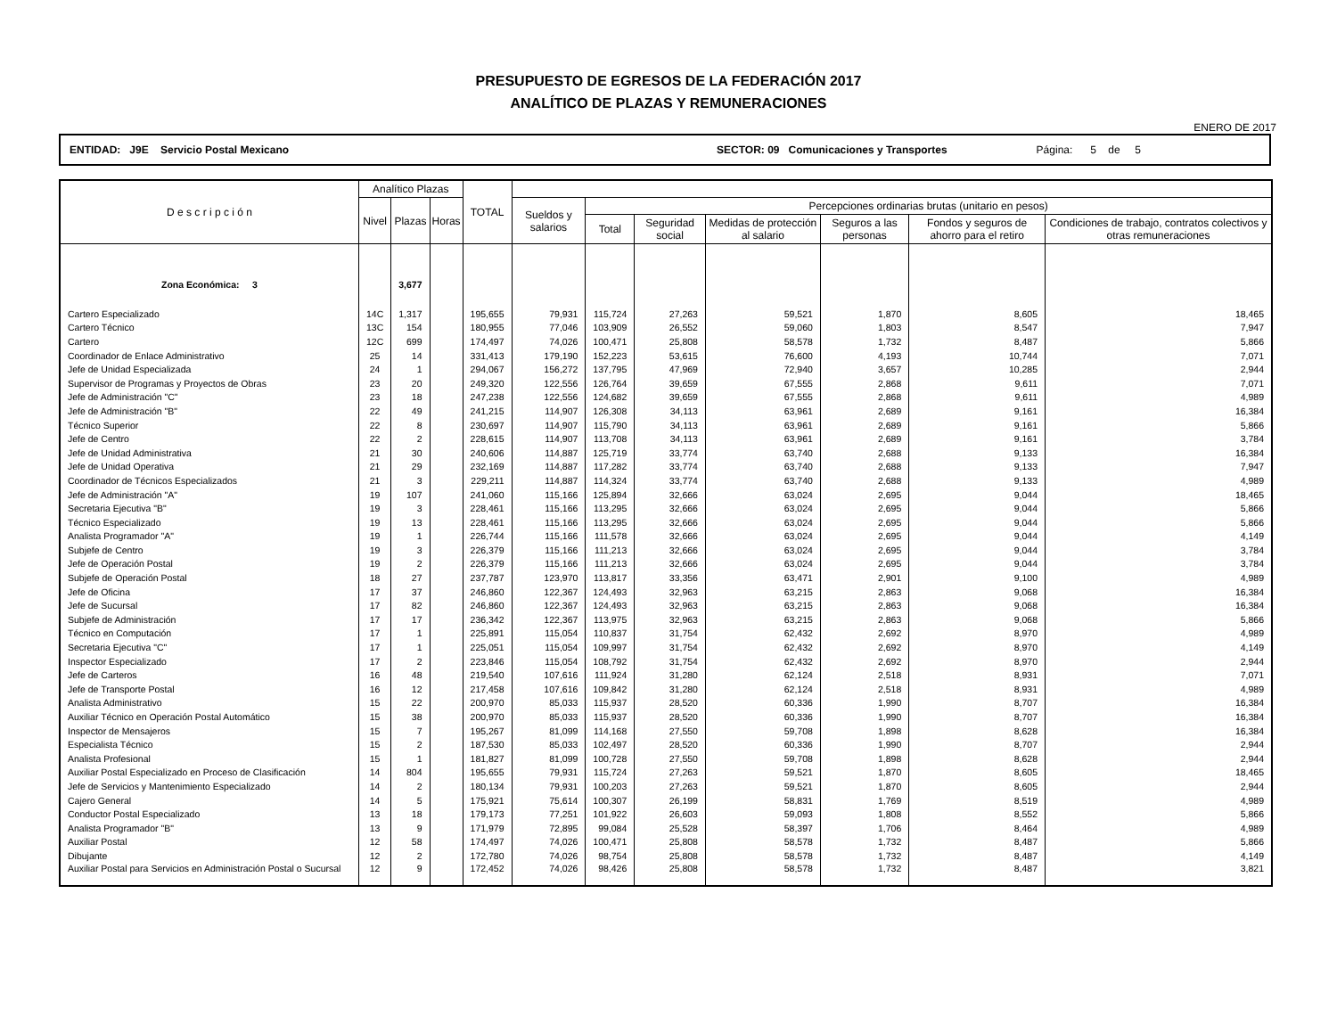PRESUPUESTO DE EGRESOS DE LA FEDERACIÓN 2017
ANALÍTICO DE PLAZAS Y REMUNERACIONES
ENERO DE 2017
ENTIDAD: J9E Servicio Postal Mexicano SECTOR: 09 Comunicaciones y Transportes Página: 5 de 5
| D e s c r i p c i ó n | Analítico Plazas | | | TOTAL | | | | | | | |
| --- | --- | --- | --- | --- | --- | --- | --- | --- | --- | --- | --- |
| | Nivel | Plazas | Horas | | Sueldos y salarios | Percepciones ordinarias brutas (unitario en pesos) | | | | | |
| | | | | | | Total | Seguridad social | Medidas de protección al salario | Seguros a las personas | Fondos y seguros de ahorro para el retiro | Condiciones de trabajo, contratos colectivos y otras remuneraciones |
| Zona Económica: 3 | | 3,677 | | | | | | | | | |
| Cartero Especializado | 14C | 1,317 | | 195,655 | 79,931 | 115,724 | 27,263 | 59,521 | 1,870 | 8,605 | 18,465 |
| Cartero Técnico | 13C | 154 | | 180,955 | 77,046 | 103,909 | 26,552 | 59,060 | 1,803 | 8,547 | 7,947 |
| Cartero | 12C | 699 | | 174,497 | 74,026 | 100,471 | 25,808 | 58,578 | 1,732 | 8,487 | 5,866 |
| Coordinador de Enlace Administrativo | 25 | 14 | | 331,413 | 179,190 | 152,223 | 53,615 | 76,600 | 4,193 | 10,744 | 7,071 |
| Jefe de Unidad Especializada | 24 | 1 | | 294,067 | 156,272 | 137,795 | 47,969 | 72,940 | 3,657 | 10,285 | 2,944 |
| Supervisor de Programas y Proyectos de Obras | 23 | 20 | | 249,320 | 122,556 | 126,764 | 39,659 | 67,555 | 2,868 | 9,611 | 7,071 |
| Jefe de Administración "C" | 23 | 18 | | 247,238 | 122,556 | 124,682 | 39,659 | 67,555 | 2,868 | 9,611 | 4,989 |
| Jefe de Administración "B" | 22 | 49 | | 241,215 | 114,907 | 126,308 | 34,113 | 63,961 | 2,689 | 9,161 | 16,384 |
| Técnico Superior | 22 | 8 | | 230,697 | 114,907 | 115,790 | 34,113 | 63,961 | 2,689 | 9,161 | 5,866 |
| Jefe de Centro | 22 | 2 | | 228,615 | 114,907 | 113,708 | 34,113 | 63,961 | 2,689 | 9,161 | 3,784 |
| Jefe de Unidad Administrativa | 21 | 30 | | 240,606 | 114,887 | 125,719 | 33,774 | 63,740 | 2,688 | 9,133 | 16,384 |
| Jefe de Unidad Operativa | 21 | 29 | | 232,169 | 114,887 | 117,282 | 33,774 | 63,740 | 2,688 | 9,133 | 7,947 |
| Coordinador de Técnicos Especializados | 21 | 3 | | 229,211 | 114,887 | 114,324 | 33,774 | 63,740 | 2,688 | 9,133 | 4,989 |
| Jefe de Administración "A" | 19 | 107 | | 241,060 | 115,166 | 125,894 | 32,666 | 63,024 | 2,695 | 9,044 | 18,465 |
| Secretaria Ejecutiva "B" | 19 | 3 | | 228,461 | 115,166 | 113,295 | 32,666 | 63,024 | 2,695 | 9,044 | 5,866 |
| Técnico Especializado | 19 | 13 | | 228,461 | 115,166 | 113,295 | 32,666 | 63,024 | 2,695 | 9,044 | 5,866 |
| Analista Programador "A" | 19 | 1 | | 226,744 | 115,166 | 111,578 | 32,666 | 63,024 | 2,695 | 9,044 | 4,149 |
| Subjefe de Centro | 19 | 3 | | 226,379 | 115,166 | 111,213 | 32,666 | 63,024 | 2,695 | 9,044 | 3,784 |
| Jefe de Operación Postal | 19 | 2 | | 226,379 | 115,166 | 111,213 | 32,666 | 63,024 | 2,695 | 9,044 | 3,784 |
| Subjefe de Operación Postal | 18 | 27 | | 237,787 | 123,970 | 113,817 | 33,356 | 63,471 | 2,901 | 9,100 | 4,989 |
| Jefe de Oficina | 17 | 37 | | 246,860 | 122,367 | 124,493 | 32,963 | 63,215 | 2,863 | 9,068 | 16,384 |
| Jefe de Sucursal | 17 | 82 | | 246,860 | 122,367 | 124,493 | 32,963 | 63,215 | 2,863 | 9,068 | 16,384 |
| Subjefe de Administración | 17 | 17 | | 236,342 | 122,367 | 113,975 | 32,963 | 63,215 | 2,863 | 9,068 | 5,866 |
| Técnico en Computación | 17 | 1 | | 225,891 | 115,054 | 110,837 | 31,754 | 62,432 | 2,692 | 8,970 | 4,989 |
| Secretaria Ejecutiva "C" | 17 | 1 | | 225,051 | 115,054 | 109,997 | 31,754 | 62,432 | 2,692 | 8,970 | 4,149 |
| Inspector Especializado | 17 | 2 | | 223,846 | 115,054 | 108,792 | 31,754 | 62,432 | 2,692 | 8,970 | 2,944 |
| Jefe de Carteros | 16 | 48 | | 219,540 | 107,616 | 111,924 | 31,280 | 62,124 | 2,518 | 8,931 | 7,071 |
| Jefe de Transporte Postal | 16 | 12 | | 217,458 | 107,616 | 109,842 | 31,280 | 62,124 | 2,518 | 8,931 | 4,989 |
| Analista Administrativo | 15 | 22 | | 200,970 | 85,033 | 115,937 | 28,520 | 60,336 | 1,990 | 8,707 | 16,384 |
| Auxiliar Técnico en Operación Postal Automático | 15 | 38 | | 200,970 | 85,033 | 115,937 | 28,520 | 60,336 | 1,990 | 8,707 | 16,384 |
| Inspector de Mensajeros | 15 | 7 | | 195,267 | 81,099 | 114,168 | 27,550 | 59,708 | 1,898 | 8,628 | 16,384 |
| Especialista Técnico | 15 | 2 | | 187,530 | 85,033 | 102,497 | 28,520 | 60,336 | 1,990 | 8,707 | 2,944 |
| Analista Profesional | 15 | 1 | | 181,827 | 81,099 | 100,728 | 27,550 | 59,708 | 1,898 | 8,628 | 2,944 |
| Auxiliar Postal Especializado en Proceso de Clasificación | 14 | 804 | | 195,655 | 79,931 | 115,724 | 27,263 | 59,521 | 1,870 | 8,605 | 18,465 |
| Jefe de Servicios y Mantenimiento Especializado | 14 | 2 | | 180,134 | 79,931 | 100,203 | 27,263 | 59,521 | 1,870 | 8,605 | 2,944 |
| Cajero General | 14 | 5 | | 175,921 | 75,614 | 100,307 | 26,199 | 58,831 | 1,769 | 8,519 | 4,989 |
| Conductor Postal Especializado | 13 | 18 | | 179,173 | 77,251 | 101,922 | 26,603 | 59,093 | 1,808 | 8,552 | 5,866 |
| Analista Programador "B" | 13 | 9 | | 171,979 | 72,895 | 99,084 | 25,528 | 58,397 | 1,706 | 8,464 | 4,989 |
| Auxiliar Postal | 12 | 58 | | 174,497 | 74,026 | 100,471 | 25,808 | 58,578 | 1,732 | 8,487 | 5,866 |
| Dibujante | 12 | 2 | | 172,780 | 74,026 | 98,754 | 25,808 | 58,578 | 1,732 | 8,487 | 4,149 |
| Auxiliar Postal para Servicios en Administración Postal o Sucursal | 12 | 9 | | 172,452 | 74,026 | 98,426 | 25,808 | 58,578 | 1,732 | 8,487 | 3,821 |